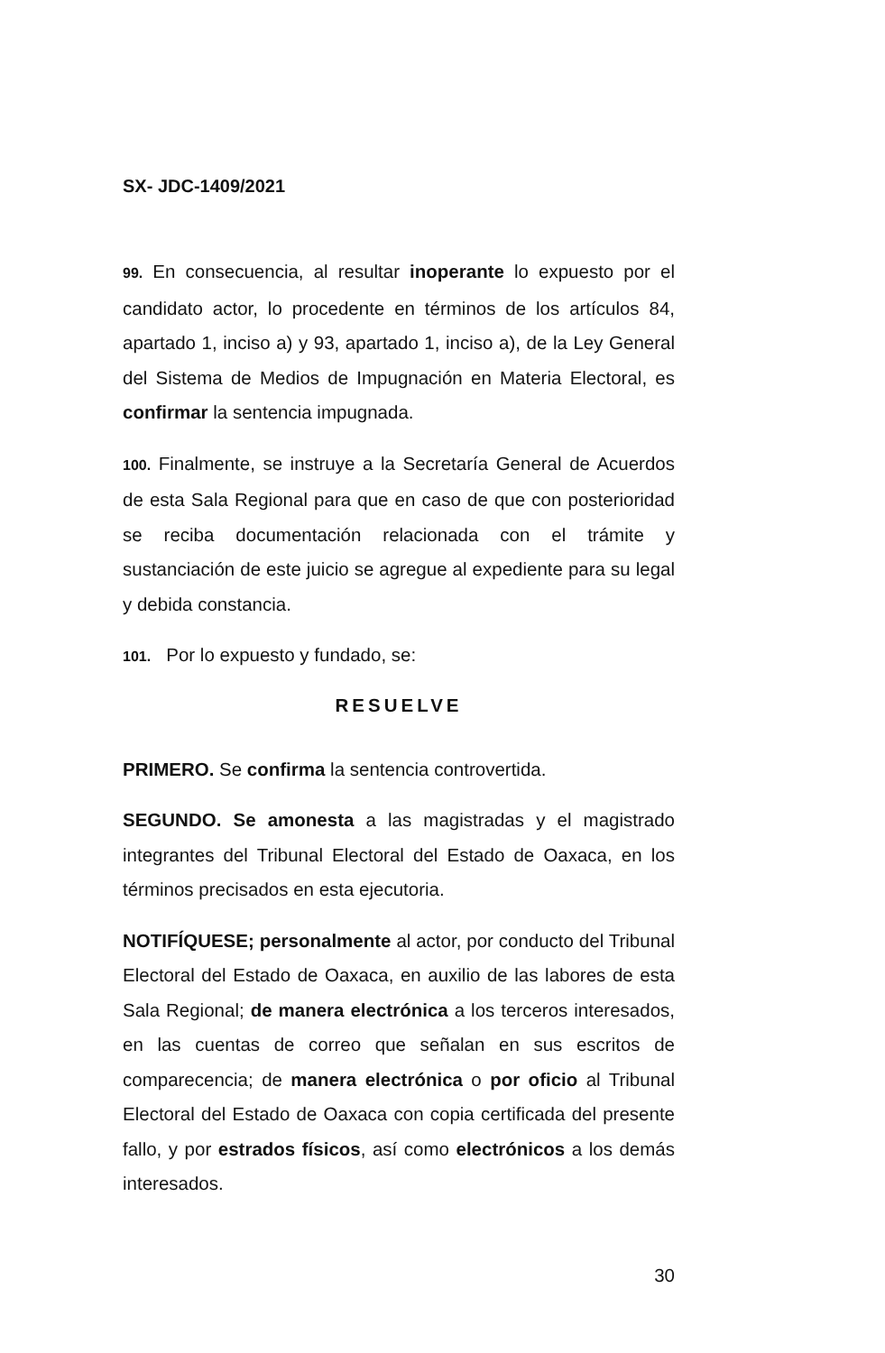SX- JDC-1409/2021
99. En consecuencia, al resultar inoperante lo expuesto por el candidato actor, lo procedente en términos de los artículos 84, apartado 1, inciso a) y 93, apartado 1, inciso a), de la Ley General del Sistema de Medios de Impugnación en Materia Electoral, es confirmar la sentencia impugnada.
100. Finalmente, se instruye a la Secretaría General de Acuerdos de esta Sala Regional para que en caso de que con posterioridad se reciba documentación relacionada con el trámite y sustanciación de este juicio se agregue al expediente para su legal y debida constancia.
101. Por lo expuesto y fundado, se:
RESUELVE
PRIMERO. Se confirma la sentencia controvertida.
SEGUNDO. Se amonesta a las magistradas y el magistrado integrantes del Tribunal Electoral del Estado de Oaxaca, en los términos precisados en esta ejecutoria.
NOTIFÍQUESE; personalmente al actor, por conducto del Tribunal Electoral del Estado de Oaxaca, en auxilio de las labores de esta Sala Regional; de manera electrónica a los terceros interesados, en las cuentas de correo que señalan en sus escritos de comparecencia; de manera electrónica o por oficio al Tribunal Electoral del Estado de Oaxaca con copia certificada del presente fallo, y por estrados físicos, así como electrónicos a los demás interesados.
30